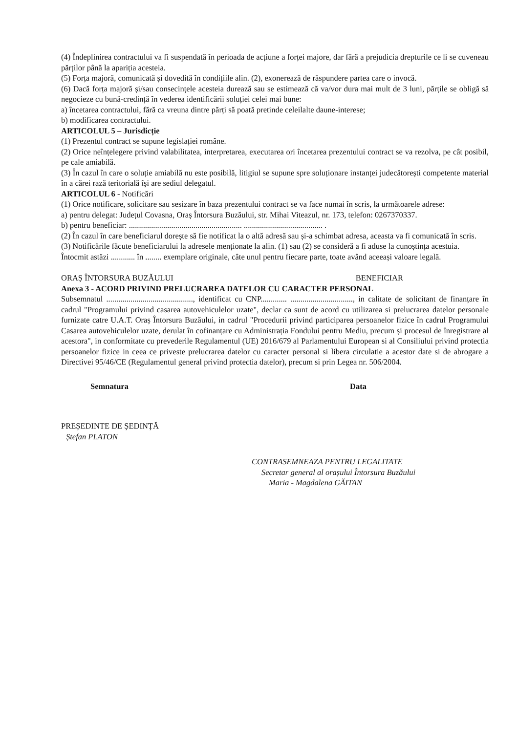(4) Îndeplinirea contractului va fi suspendată în perioada de acțiune a forței majore, dar fără a prejudicia drepturile ce li se cuveneau părților până la apariția acesteia.
(5) Forța majoră, comunicată și dovedită în condițiile alin. (2), exonerează de răspundere partea care o invocă.
(6) Dacă forța majoră și/sau consecințele acesteia durează sau se estimează că va/vor dura mai mult de 3 luni, părțile se obligă să negocieze cu bună-credință în vederea identificării soluției celei mai bune:
a) încetarea contractului, fără ca vreuna dintre părți să poată pretinde celeilalte daune-interese;
b) modificarea contractului.
ARTICOLUL 5 – Jurisdicție
(1) Prezentul contract se supune legislației române.
(2) Orice neînțelegere privind valabilitatea, interpretarea, executarea ori încetarea prezentului contract se va rezolva, pe cât posibil, pe cale amiabilă.
(3) În cazul în care o soluție amiabilă nu este posibilă, litigiul se supune spre soluționare instanței judecătorești competente material în a cărei rază teritorială își are sediul delegatul.
ARTICOLUL 6 - Notificări
(1) Orice notificare, solicitare sau sesizare în baza prezentului contract se va face numai în scris, la următoarele adrese:
a) pentru delegat: Județul Covasna, Oraș Întorsura Buzăului, str. Mihai Viteazul, nr. 173, telefon: 0267370337.
b) pentru beneficiar: ........................................................ ....................................... .
(2) În cazul în care beneficiarul dorește să fie notificat la o altă adresă sau și-a schimbat adresa, aceasta va fi comunicată în scris.
(3) Notificările făcute beneficiarului la adresele menționate la alin. (1) sau (2) se consideră a fi aduse la cunoștința acestuia.
Întocmit astăzi ............ în ........ exemplare originale, câte unul pentru fiecare parte, toate având aceeași valoare legală.
ORAȘ ÎNTORSURA BUZĂULUI BENEFICIAR
Anexa 3 - ACORD PRIVIND PRELUCRAREA DATELOR CU CARACTER PERSONAL
Subsemnatul ..........................................., identificat cu CNP............. ..............................., in calitate de solicitant de finanțare în cadrul "Programului privind casarea autovehiculelor uzate", declar ca sunt de acord cu utilizarea si prelucrarea datelor personale furnizate catre U.A.T. Oraș Întorsura Buzăului, in cadrul "Procedurii privind participarea persoanelor fizice în cadrul Programului Casarea autovehiculelor uzate, derulat în cofinanțare cu Administrația Fondului pentru Mediu, precum și procesul de înregistrare al acestora", in conformitate cu prevederile Regulamentul (UE) 2016/679 al Parlamentului European si al Consiliului privind protectia persoanelor fizice in ceea ce priveste prelucrarea datelor cu caracter personal si libera circulatie a acestor date si de abrogare a Directivei 95/46/CE (Regulamentul general privind protectia datelor), precum si prin Legea nr. 506/2004.
Semnatura Data
PREȘEDINTE DE ȘEDINȚĂ
Ștefan PLATON
CONTRASEMNEAZA PENTRU LEGALITATE
Secretar general al orașului Întorsura Buzăului
Maria - Magdalena GĂITAN